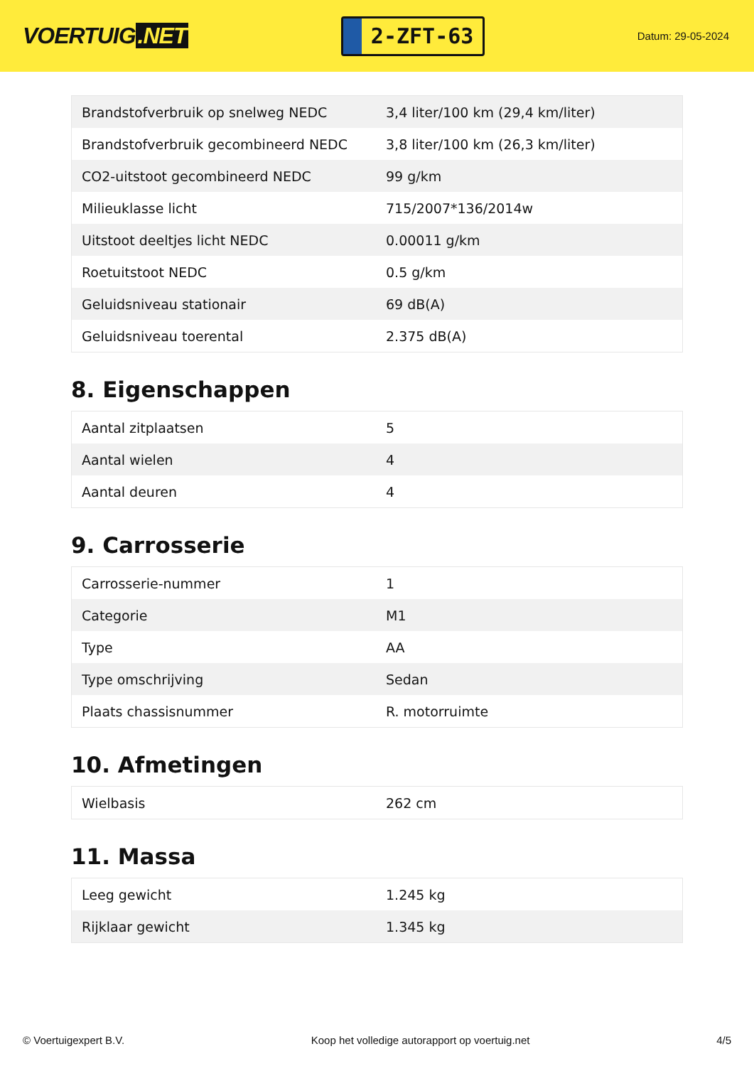VOERTUIG.NET
2-ZFT-63
Datum: 29-05-2024
| Brandstofverbruik op snelweg NEDC | 3,4 liter/100 km (29,4 km/liter) |
| Brandstofverbruik gecombineerd NEDC | 3,8 liter/100 km (26,3 km/liter) |
| CO2-uitstoot gecombineerd NEDC | 99 g/km |
| Milieuklasse licht | 715/2007*136/2014w |
| Uitstoot deeltjes licht NEDC | 0.00011 g/km |
| Roetuitstoot NEDC | 0.5 g/km |
| Geluidsniveau stationair | 69 dB(A) |
| Geluidsniveau toerental | 2.375 dB(A) |
8. Eigenschappen
| Aantal zitplaatsen | 5 |
| Aantal wielen | 4 |
| Aantal deuren | 4 |
9. Carrosserie
| Carrosserie-nummer | 1 |
| Categorie | M1 |
| Type | AA |
| Type omschrijving | Sedan |
| Plaats chassisnummer | R. motorruimte |
10. Afmetingen
| Wielbasis | 262 cm |
11. Massa
| Leeg gewicht | 1.245 kg |
| Rijklaar gewicht | 1.345 kg |
© Voertuigexpert B.V. Koop het volledige autorapport op voertuig.net 4/5